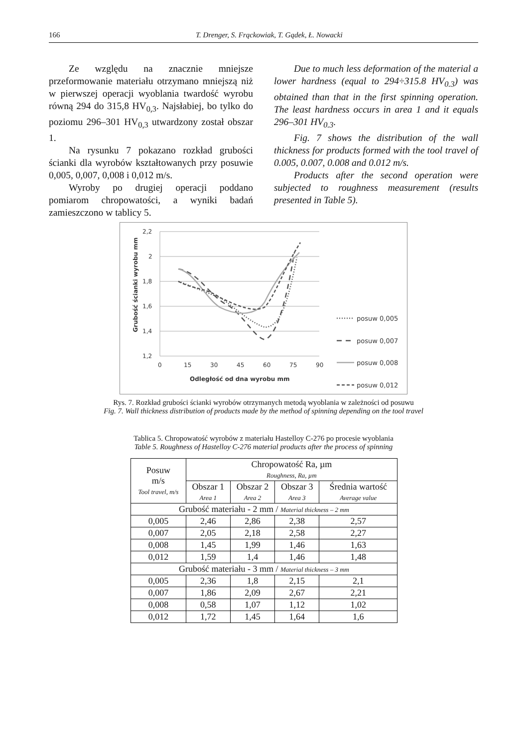166 T. Drenger, S. Frąckowiak, T. Gądek, Ł. Nowacki
Ze względu na znacznie mniejsze przeformowanie materiału otrzymano mniejszą niż w pierwszej operacji wyoblania twardość wyrobu równą 294 do 315,8 HV<sub>0,3</sub>. Najsłabiej, bo tylko do poziomu 296–301 HV<sub>0,3</sub> utwardzony został obszar 1.
Na rysunku 7 pokazano rozkład grubości ścianki dla wyrobów kształtowanych przy posuwie 0,005, 0,007, 0,008 i 0,012 m/s.
Wyroby po drugiej operacji poddano pomiarom chropowatości, a wyniki badań zamieszczono w tablicy 5.
Due to much less deformation of the material a lower hardness (equal to 294÷315.8 HV<sub>0.3</sub>) was obtained than that in the first spinning operation. The least hardness occurs in area 1 and it equals 296–301 HV<sub>0.3</sub>.
Fig. 7 shows the distribution of the wall thickness for products formed with the tool travel of 0.005, 0.007, 0.008 and 0.012 m/s.
Products after the second operation were subjected to roughness measurement (results presented in Table 5).
2,2
2
1,8
1,6
1,4
1,2
0
15
30
45
60
75
90
Odległość od dna wyrobu mm
Grubość ścianki wyrobu mm
posuw 0,005
posuw 0,007
posuw 0,008
posuw 0,012
Rys. 7. Rozkład grubości ścianki wyrobów otrzymanych metodą wyoblania w zależności od posuwu
Fig. 7. Wall thickness distribution of products made by the method of spinning depending on the tool travel
Tablica 5. Chropowatość wyrobów z materiału Hastelloy C-276 po procesie wyoblania
Table 5. Roughness of Hastelloy C-276 material products after the process of spinning
| Posuw m/s Tool travel, m/s | Chropowatość Ra, µm Roughness, Ra, µm | | | |
| --- | --- | --- | --- | --- |
| | Obszar 1 Area 1 | Obszar 2 Area 2 | Obszar 3 Area 3 | Średnia wartość Average value |
| Grubość materiału - 2 mm / Material thickness – 2 mm | | | | |
| 0,005 | 2,46 | 2,86 | 2,38 | 2,57 |
| 0,007 | 2,05 | 2,18 | 2,58 | 2,27 |
| 0,008 | 1,45 | 1,99 | 1,46 | 1,63 |
| 0,012 | 1,59 | 1,4 | 1,46 | 1,48 |
| Grubość materiału - 3 mm / Material thickness – 3 mm | | | | |
| 0,005 | 2,36 | 1,8 | 2,15 | 2,1 |
| 0,007 | 1,86 | 2,09 | 2,67 | 2,21 |
| 0,008 | 0,58 | 1,07 | 1,12 | 1,02 |
| 0,012 | 1,72 | 1,45 | 1,64 | 1,6 |